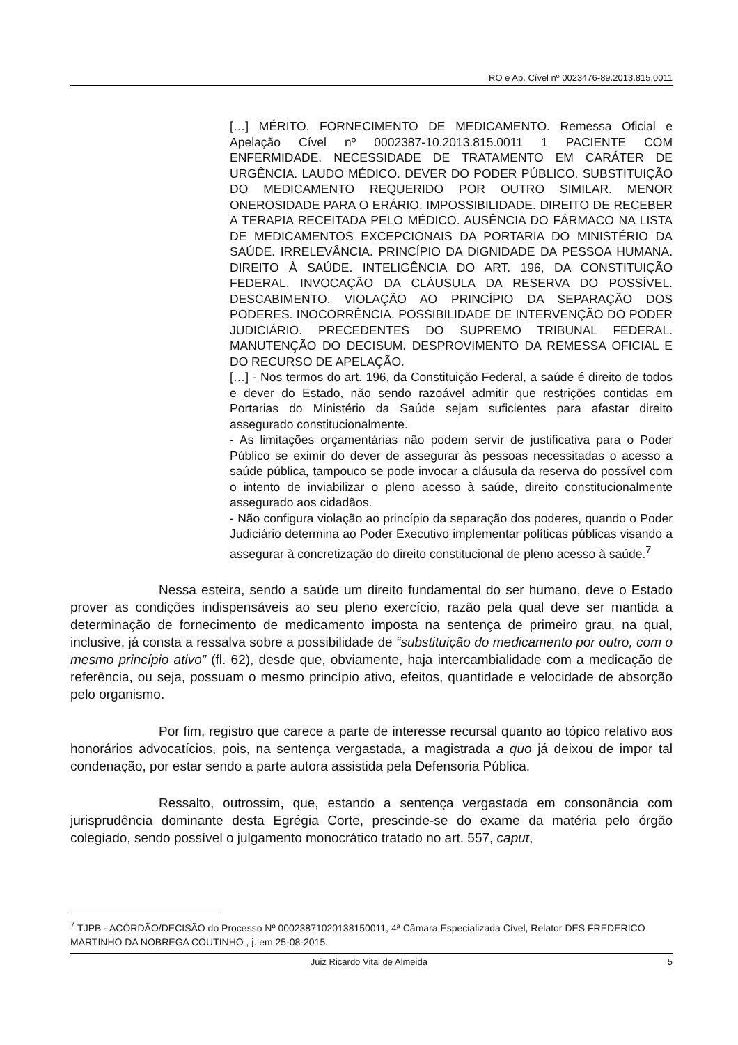RO e Ap. Cível nº 0023476-89.2013.815.0011
[…] MÉRITO. FORNECIMENTO DE MEDICAMENTO. Remessa Oficial e Apelação Cível nº 0002387-10.2013.815.0011 1 PACIENTE COM ENFERMIDADE. NECESSIDADE DE TRATAMENTO EM CARÁTER DE URGÊNCIA. LAUDO MÉDICO. DEVER DO PODER PÚBLICO. SUBSTITUIÇÃO DO MEDICAMENTO REQUERIDO POR OUTRO SIMILAR. MENOR ONEROSIDADE PARA O ERÁRIO. IMPOSSIBILIDADE. DIREITO DE RECEBER A TERAPIA RECEITADA PELO MÉDICO. AUSÊNCIA DO FÁRMACO NA LISTA DE MEDICAMENTOS EXCEPCIONAIS DA PORTARIA DO MINISTÉRIO DA SAÚDE. IRRELEVÂNCIA. PRINCÍPIO DA DIGNIDADE DA PESSOA HUMANA. DIREITO À SAÚDE. INTELIGÊNCIA DO ART. 196, DA CONSTITUIÇÃO FEDERAL. INVOCAÇÃO DA CLÁUSULA DA RESERVA DO POSSÍVEL. DESCABIMENTO. VIOLAÇÃO AO PRINCÍPIO DA SEPARAÇÃO DOS PODERES. INOCORRÊNCIA. POSSIBILIDADE DE INTERVENÇÃO DO PODER JUDICIÁRIO. PRECEDENTES DO SUPREMO TRIBUNAL FEDERAL. MANUTENÇÃO DO DECISUM. DESPROVIMENTO DA REMESSA OFICIAL E DO RECURSO DE APELAÇÃO.
[…] - Nos termos do art. 196, da Constituição Federal, a saúde é direito de todos e dever do Estado, não sendo razoável admitir que restrições contidas em Portarias do Ministério da Saúde sejam suficientes para afastar direito assegurado constitucionalmente.
- As limitações orçamentárias não podem servir de justificativa para o Poder Público se eximir do dever de assegurar às pessoas necessitadas o acesso a saúde pública, tampouco se pode invocar a cláusula da reserva do possível com o intento de inviabilizar o pleno acesso à saúde, direito constitucionalmente assegurado aos cidadãos.
- Não configura violação ao princípio da separação dos poderes, quando o Poder Judiciário determina ao Poder Executivo implementar políticas públicas visando a assegurar à concretização do direito constitucional de pleno acesso à saúde.<sup>7</sup>
Nessa esteira, sendo a saúde um direito fundamental do ser humano, deve o Estado prover as condições indispensáveis ao seu pleno exercício, razão pela qual deve ser mantida a determinação de fornecimento de medicamento imposta na sentença de primeiro grau, na qual, inclusive, já consta a ressalva sobre a possibilidade de “substituição do medicamento por outro, com o mesmo princípio ativo” (fl. 62), desde que, obviamente, haja intercambialidade com a medicação de referência, ou seja, possuam o mesmo princípio ativo, efeitos, quantidade e velocidade de absorção pelo organismo.
Por fim, registro que carece a parte de interesse recursal quanto ao tópico relativo aos honorários advocatícios, pois, na sentença vergastada, a magistrada a quo já deixou de impor tal condenação, por estar sendo a parte autora assistida pela Defensoria Pública.
Ressalto, outrossim, que, estando a sentença vergastada em consonância com jurisprudência dominante desta Egrégia Corte, prescinde-se do exame da matéria pelo órgão colegiado, sendo possível o julgamento monocrático tratado no art. 557, caput,
<sup>7</sup> TJPB - ACÓRDÃO/DECISÃO do Processo Nº 00023871020138150011, 4ª Câmara Especializada Cível, Relator DES FREDERICO MARTINHO DA NOBREGA COUTINHO , j. em 25-08-2015.
Juiz Ricardo Vital de Almeida 5